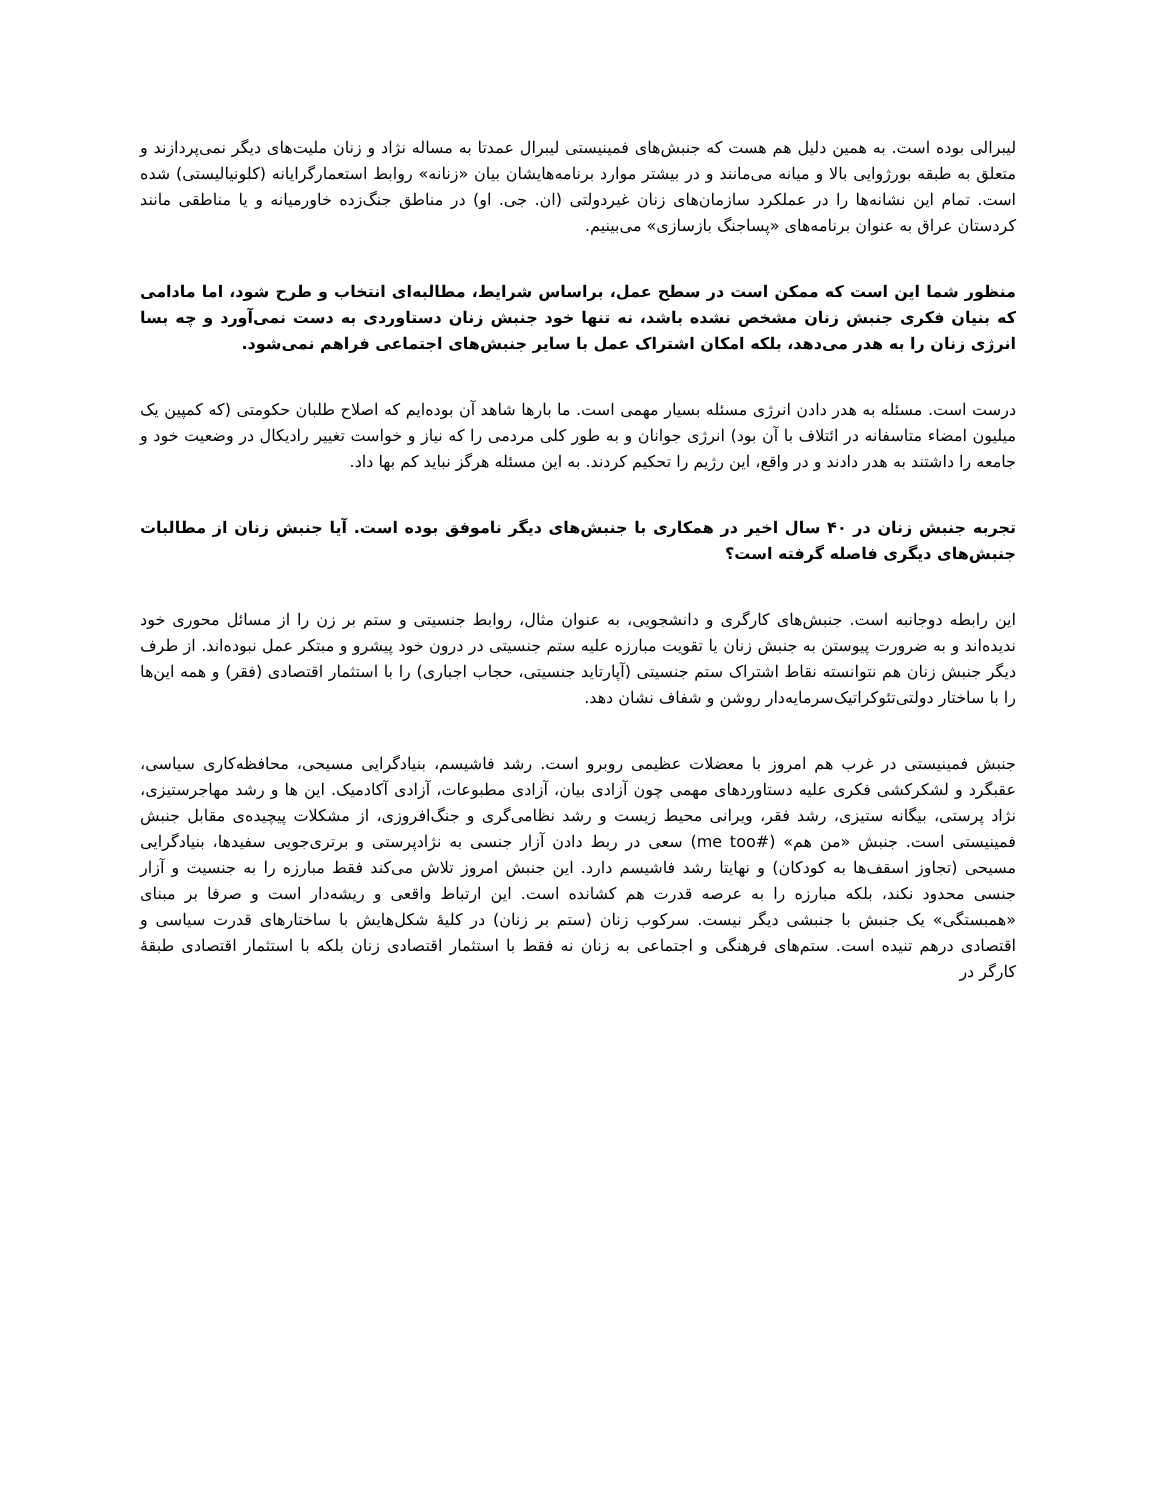لیبرالی بوده است. به همین دلیل هم هست که جنبش‌های فمینیستی لیبرال عمدتا به مساله نژاد و زنان ملیت‌های دیگر نمی‌پردازند و متعلق به طبقه بورژوایی بالا و میانه می‌مانند و در بیشتر موارد برنامه‌هایشان بیان «زنانه» روابط استعمارگرایانه (کلونیالیستی) شده است. تمام این نشانه‌ها را در عملکرد سازمان‌های زنان غیردولتی (ان. جی. او) در مناطق جنگ‌زده خاورمیانه و یا مناطقی مانند کردستان عراق به عنوان برنامه‌های «پساجنگ بازسازی» می‌بینیم.
منظور شما این است که ممکن است در سطح عمل، براساس شرایط، مطالبه‌ای انتخاب و طرح شود، اما مادامی که بنیان فکری جنبش زنان مشخص نشده باشد، نه تنها خود جنبش زنان دستاوردی به دست نمی‌آورد و چه بسا انرژی زنان را به هدر می‌دهد، بلکه امکان اشتراک عمل با سایر جنبش‌های اجتماعی فراهم نمی‌شود.
درست است. مسئله به هدر دادن انرژی مسئله بسیار مهمی است. ما بارها شاهد آن بوده‌ایم که اصلاح طلبان حکومتی (که کمپین یک میلیون امضاء متاسفانه در ائتلاف با آن بود) انرژی جوانان و به طور کلی مردمی را که نیاز و خواست تغییر رادیکال در وضعیت خود و جامعه را داشتند به هدر دادند و در واقع، این رژیم را تحکیم کردند. به این مسئله هرگز نباید کم بها داد.
تجربه جنبش زنان در ۴۰ سال اخیر در همکاری با جنبش‌های دیگر ناموفق بوده است. آیا جنبش زنان از مطالبات جنبش‌های دیگری فاصله گرفته است؟
این رابطه دوجانبه است. جنبش‌های کارگری و دانشجویی، به عنوان مثال، روابط جنسیتی و ستم بر زن را از مسائل محوری خود ندیده‌اند و به ضرورت پیوستن به جنبش زنان یا تقویت مبارزه علیه ستم جنسیتی در درون خود پیشرو و مبتکر عمل نبوده‌اند. از طرف دیگر جنبش زنان هم نتوانسته نقاط اشتراک ستم جنسیتی (آپارتاید جنسیتی، حجاب اجباری) را با استثمار اقتصادی (فقر) و همه این‌ها را با ساختار دولتی‌تئوکراتیک‌سرمایه‌دار روشن و شفاف نشان دهد.
جنبش فمینیستی در غرب هم امروز با معضلات عظیمی روبرو است. رشد فاشیسم، بنیادگرایی مسیحی، محافظه‌کاری سیاسی، عقبگرد و لشکرکشی فکری علیه دستاوردهای مهمی چون آزادی بیان، آزادی مطبوعات، آزادی آکادمیک. این ها و رشد مهاجرستیزی، نژاد پرستی، بیگانه ستیزی، رشد فقر، ویرانی محیط زیست و رشد نظامی‌گری و جنگ‌افروزی، از مشکلات پیچیده‌ی مقابل جنبش فمینیستی است. جنبش «من هم» (#me too) سعی در ربط دادن آزار جنسی به نژادپرستی و برتری‌جویی سفیدها، بنیادگرایی مسیحی (تجاوز اسقف‌ها به کودکان) و نهایتا رشد فاشیسم دارد. این جنبش امروز تلاش می‌کند فقط مبارزه را به جنسیت و آزار جنسی محدود نکند، بلکه مبارزه را به عرصه قدرت هم کشانده است. این ارتباط واقعی و ریشه‌دار است و صرفا بر مبنای «همبستگی» یک جنبش با جنبشی دیگر نیست. سرکوب زنان (ستم بر زنان) در کلیهٔ شکل‌هایش با ساختارهای قدرت سیاسی و اقتصادی درهم تنیده است. ستم‌های فرهنگی و اجتماعی به زنان نه فقط با استثمار اقتصادی زنان بلکه با استثمار اقتصادی طبقهٔ کارگر در